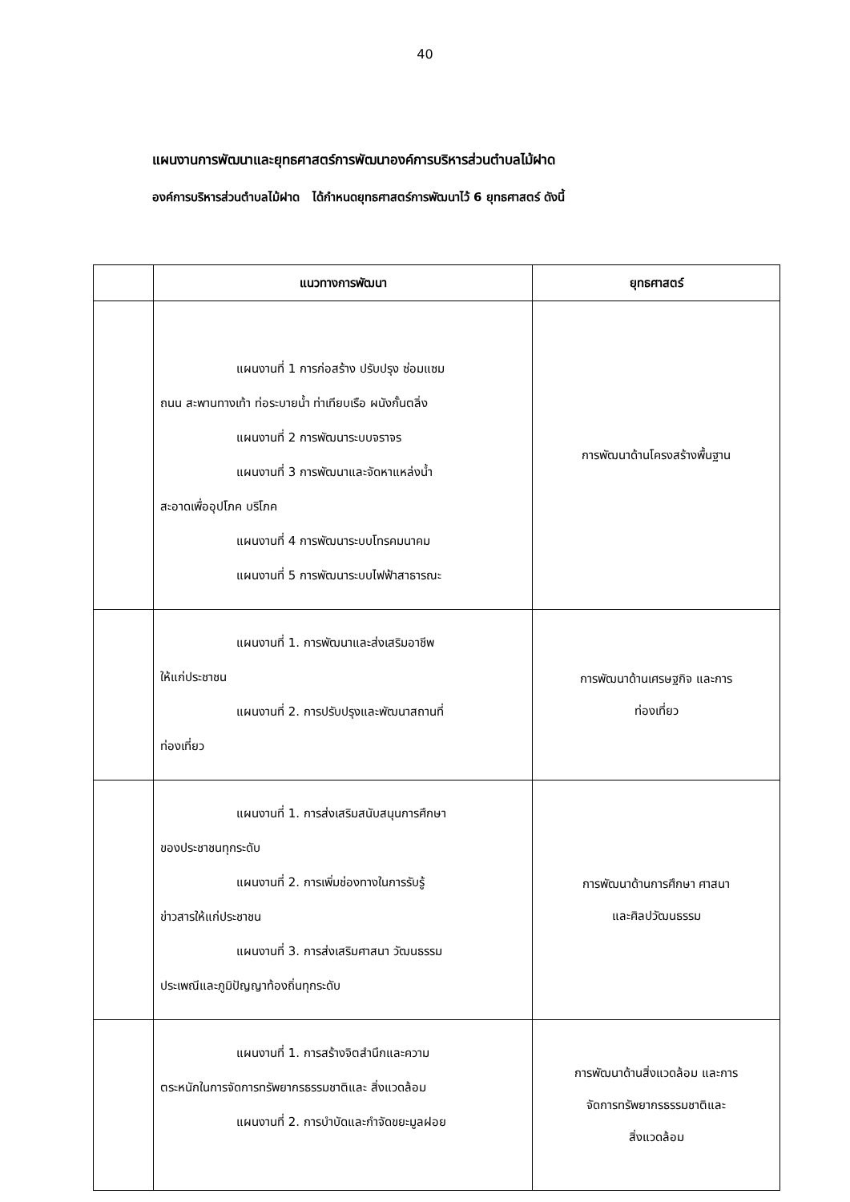40
แผนงานการพัฒนาและยุทธศาสตร์การพัฒนาองค์การบริหารส่วนตำบลไม้ฝาด
องค์การบริหารส่วนตำบลไม้ฝาด ได้กำหนดยุทธศาสตร์การพัฒนาไว้ 6 ยุทธศาสตร์ ดังนี้
| | แนวทางการพัฒนา | ยุทธศาสตร์ |
| --- | --- | --- |
| | แผนงานที่ 1 การก่อสร้าง ปรับปรุง ซ่อมแซม ถนน สะพานทางเท้า ท่อระบายน้ำ ท่าเทียบเรือ ผนังกั้นตลิ่ง แผนงานที่ 2 การพัฒนาระบบจราจร แผนงานที่ 3 การพัฒนาและจัดหาแหล่งน้ำ สะอาดเพื่ออุปโภค บริโภค แผนงานที่ 4 การพัฒนาระบบโทรคมนาคม แผนงานที่ 5 การพัฒนาระบบไฟฟ้าสาธารณะ | การพัฒนาด้านโครงสร้างพื้นฐาน |
| | แผนงานที่ 1. การพัฒนาและส่งเสริมอาชีพ ให้แก่ประชาชน แผนงานที่ 2. การปรับปรุงและพัฒนาสถานที่ ท่องเที่ยว | การพัฒนาด้านเศรษฐกิจ และการ ท่องเที่ยว |
| | แผนงานที่ 1. การส่งเสริมสนับสนุนการศึกษา ของประชาชนทุกระดับ แผนงานที่ 2. การเพิ่มช่องทางในการรับรู้ ข่าวสารให้แก่ประชาชน แผนงานที่ 3. การส่งเสริมศาสนา วัฒนธรรม ประเพณีและภูมิปัญญาท้องถิ่นทุกระดับ | การพัฒนาด้านการศึกษา ศาสนา และศิลปวัฒนธรรม |
| | แผนงานที่ 1. การสร้างจิตสำนึกและความ ตระหนักในการจัดการทรัพยากรธรรมชาติและ สิ่งแวดล้อม แผนงานที่ 2. การบำบัดและกำจัดขยะมูลฝอย | การพัฒนาด้านสิ่งแวดล้อม และการ จัดการทรัพยากรธรรมชาติและ สิ่งแวดล้อม |